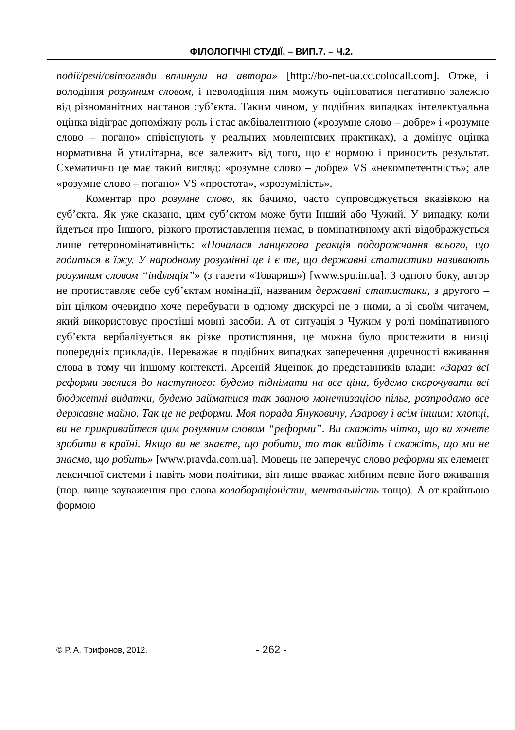ФІЛОЛОГІЧНІ СТУДІЇ. – ВИП.7. – Ч.2.
події/речі/світогляди вплинули на автора» [http://bo-net-ua.cc.colocall.com]. Отже, і володіння розумним словом, і неволодіння ним можуть оцінюватися негативно залежно від різноманітних настанов суб’єкта. Таким чином, у подібних випадках інтелектуальна оцінка відіграє допоміжну роль і стає амбівалентною («розумне слово – добре» і «розумне слово – погано» співіснують у реальних мовленнєвих практиках), а домінує оцінка нормативна й утилітарна, все залежить від того, що є нормою і приносить результат. Схематично це має такий вигляд: «розумне слово – добре» VS «некомпетентність»; але «розумне слово – погано» VS «простота», «зрозумілість».
Коментар про розумне слово, як бачимо, часто супроводжується вказівкою на суб’єкта. Як уже сказано, цим суб’єктом може бути Інший або Чужий. У випадку, коли йдеться про Іншого, різкого протиставлення немає, в номінативному акті відображується лише гетерономінативність: «Почалася ланцюгова реакція подорожчання всього, що годиться в їжу. У народному розумінні це і є те, що державні статистики називають розумним словом “інфляція”» (з газети «Товариш») [www.spu.in.ua]. З одного боку, автор не протиставляє себе суб’єктам номінації, названим державні статистики, з другого – він цілком очевидно хоче перебувати в одному дискурсі не з ними, а зі своїм читачем, який використовує простіші мовні засоби. А от ситуація з Чужим у ролі номінативного суб’єкта вербалізується як різке протистояння, це можна було простежити в низці попередніх прикладів. Переважає в подібних випадках заперечення доречності вживання слова в тому чи іншому контексті. Арсеній Яценюк до представників влади: «Зараз всі реформи звелися до наступного: будемо піднімати на все ціни, будемо скорочувати всі бюджетні видатки, будемо займатися так званою монетизацією пільг, розпродамо все державне майно. Так це не реформи. Моя порада Януковичу, Азарову і всім іншим: хлопці, ви не прикривайтеся цим розумним словом “реформи”. Ви скажіть чітко, що ви хочете зробити в країні. Якщо ви не знаєте, що робити, то так вийдіть і скажіть, що ми не знаємо, що робить» [www.pravda.com.ua]. Мовець не заперечує слово реформи як елемент лексичної системи і навіть мови політики, він лише вважає хибним певне його вживання (пор. вище зауваження про слова колабораціоністи, ментальність тощо). А от крайньою формою
© Р. А. Трифонов, 2012. - 262 -